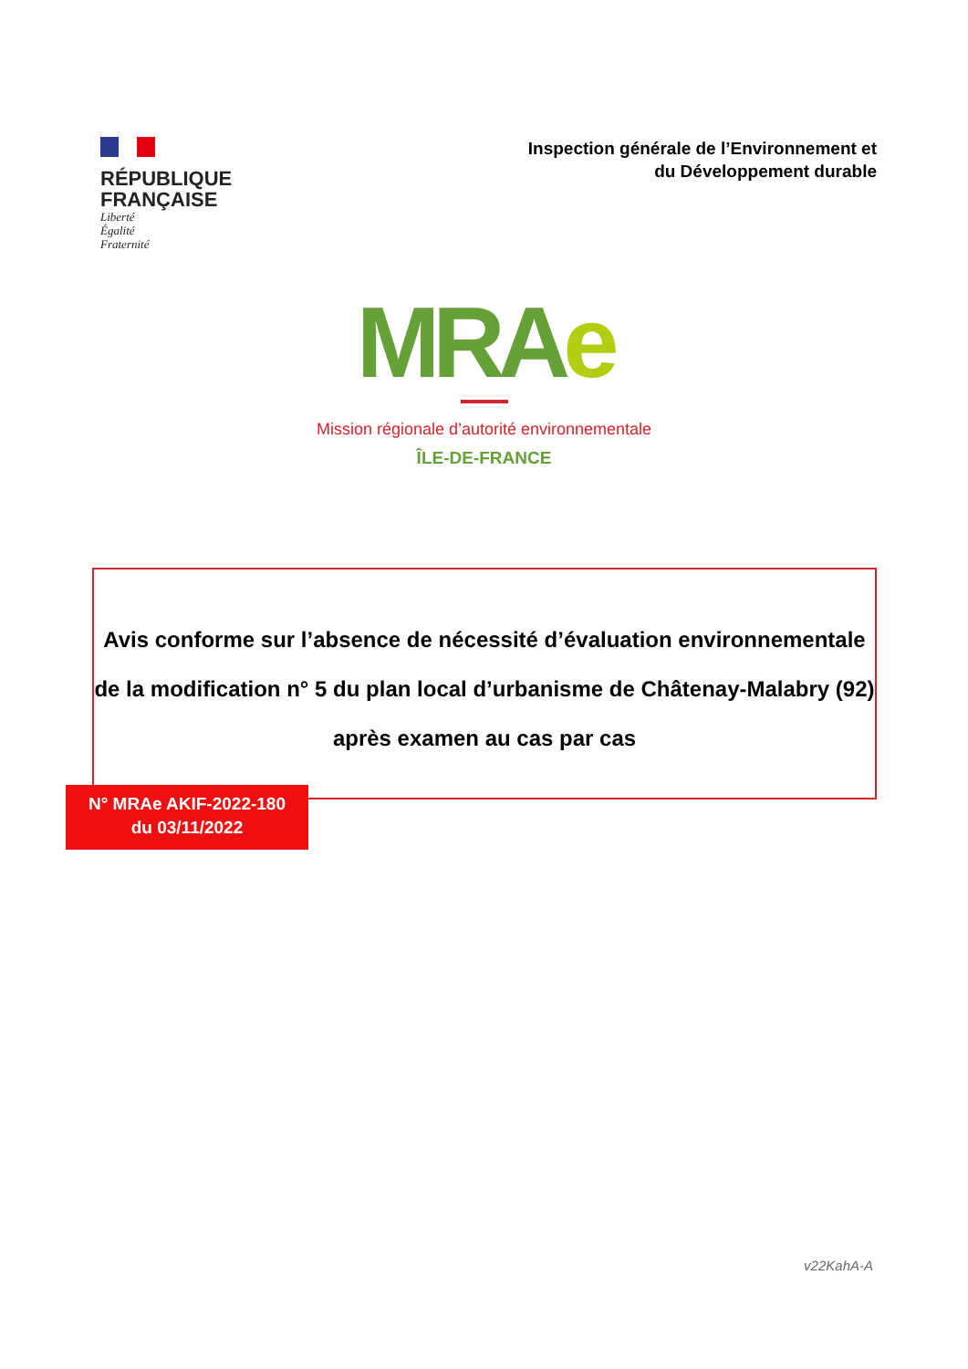RÉPUBLIQUE
FRANÇAISE
Liberté
Égalité
Fraternité
Inspection générale de l’Environnement et
du Développement durable
MRAe
Mission régionale d’autorité environnementale
ÎLE-DE-FRANCE
Avis conforme sur l’absence de nécessité d’évaluation environnementale
de la modification n° 5 du plan local d’urbanisme de Châtenay-Malabry (92)
après examen au cas par cas
N° MRAe AKIF-2022-180
du 03/11/2022
v22KahA-A